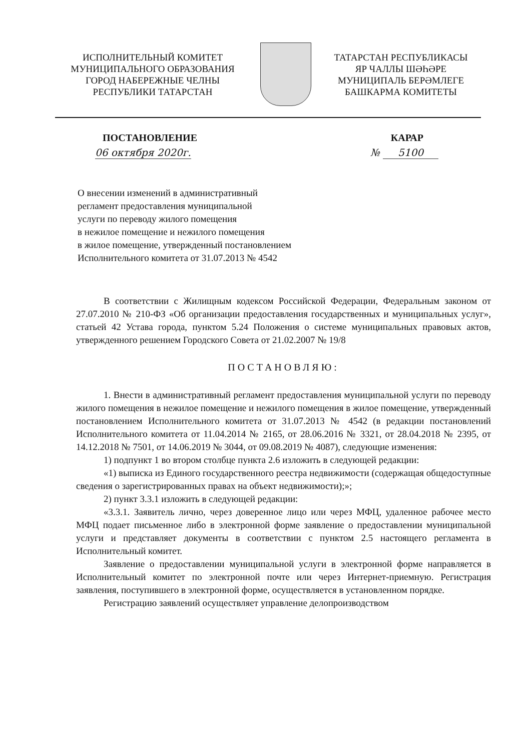ИСПОЛНИТЕЛЬНЫЙ КОМИТЕТ
МУНИЦИПАЛЬНОГО ОБРАЗОВАНИЯ
ГОРОД НАБЕРЕЖНЫЕ ЧЕЛНЫ
РЕСПУБЛИКИ ТАТАРСТАН
ТАТАРСТАН РЕСПУБЛИКАСЫ
ЯР ЧАЛЛЫ ШӘҺӘРЕ
МУНИЦИПАЛЬ БЕРӘМЛЕГЕ
БАШКАРМА КОМИТЕТЫ
ПОСТАНОВЛЕНИЕ КАРАР
06 октября 2020г. № 5100
О внесении изменений в административный
регламент предоставления муниципальной
услуги по переводу жилого помещения
в нежилое помещение и нежилого помещения
в жилое помещение, утвержденный постановлением
Исполнительного комитета от 31.07.2013 № 4542
В соответствии с Жилищным кодексом Российской Федерации, Федеральным законом от 27.07.2010 № 210-ФЗ «Об организации предоставления государственных и муниципальных услуг», статьей 42 Устава города, пунктом 5.24 Положения о системе муниципальных правовых актов, утвержденного решением Городского Совета от 21.02.2007 № 19/8
ПОСТАНОВЛЯЮ:
1. Внести в административный регламент предоставления муниципальной услуги по переводу жилого помещения в нежилое помещение и нежилого помещения в жилое помещение, утвержденный постановлением Исполнительного комитета от 31.07.2013 № 4542 (в редакции постановлений Исполнительного комитета от 11.04.2014 № 2165, от 28.06.2016 № 3321, от 28.04.2018 № 2395, от 14.12.2018 № 7501, от 14.06.2019 № 3044, от 09.08.2019 № 4087), следующие изменения:
1) подпункт 1 во втором столбце пункта 2.6 изложить в следующей редакции:
«1) выписка из Единого государственного реестра недвижимости (содержащая общедоступные сведения о зарегистрированных правах на объект недвижимости);»;
2) пункт 3.3.1 изложить в следующей редакции:
«3.3.1. Заявитель лично, через доверенное лицо или через МФЦ, удаленное рабочее место МФЦ подает письменное либо в электронной форме заявление о предоставлении муниципальной услуги и представляет документы в соответствии с пунктом 2.5 настоящего регламента в Исполнительный комитет.
Заявление о предоставлении муниципальной услуги в электронной форме направляется в Исполнительный комитет по электронной почте или через Интернет-приемную. Регистрация заявления, поступившего в электронной форме, осуществляется в установленном порядке.
Регистрацию заявлений осуществляет управление делопроизводством